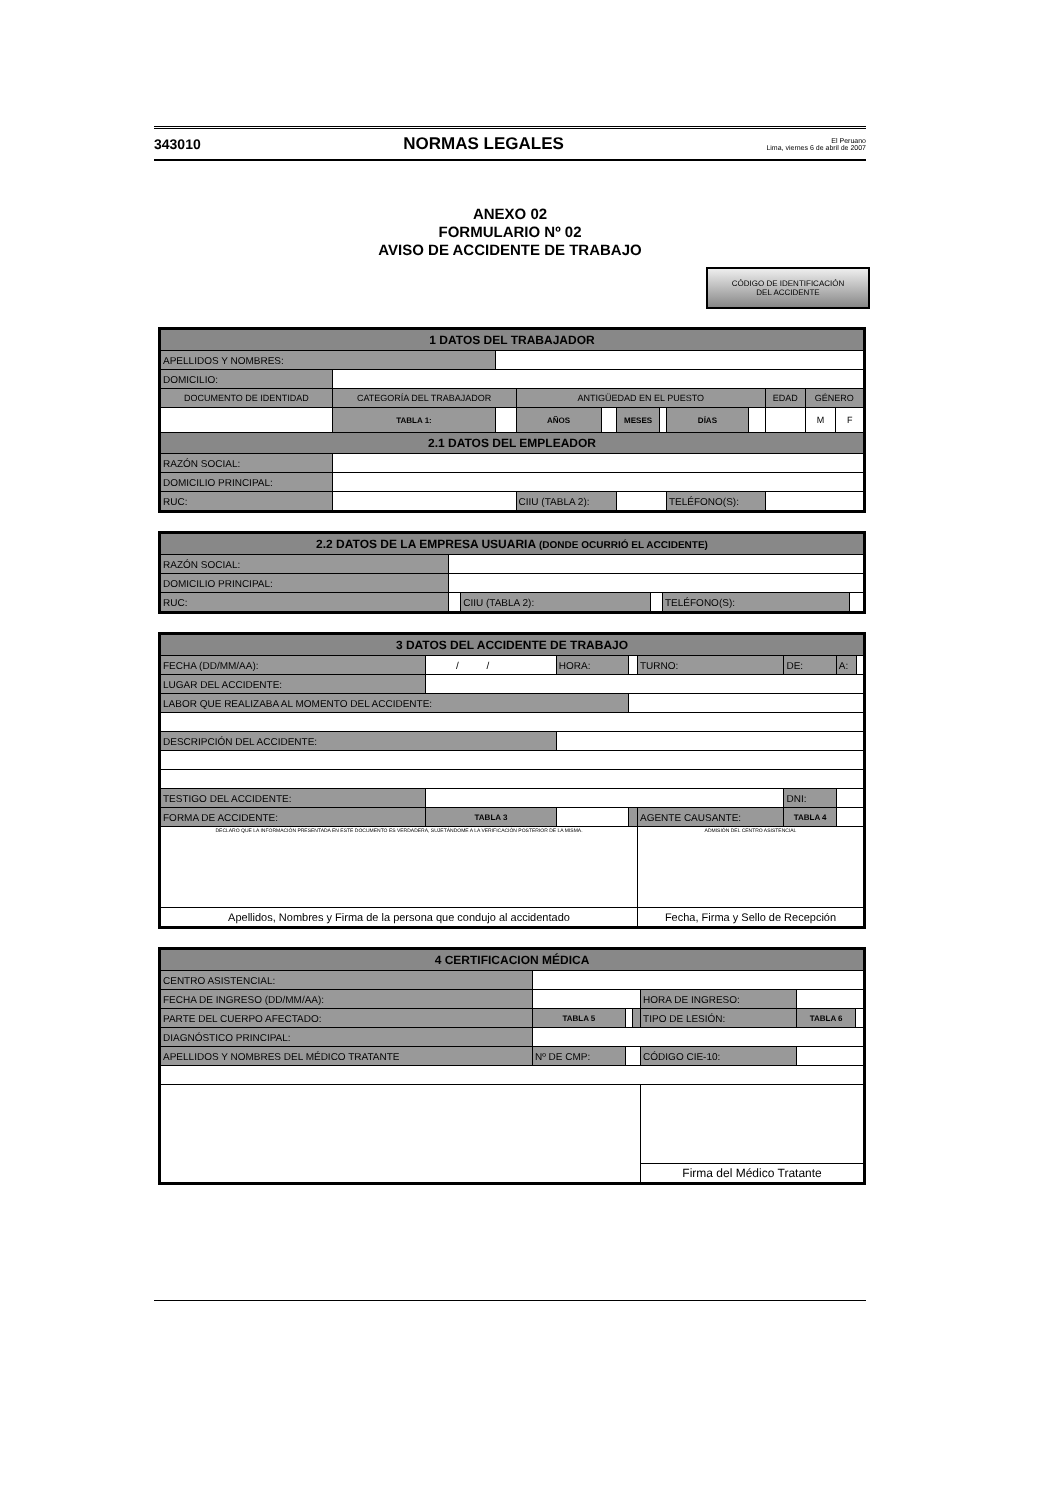343010 NORMAS LEGALES El Peruano
Lima, viernes 6 de abril de 2007
ANEXO 02
FORMULARIO Nº 02
AVISO DE ACCIDENTE DE TRABAJO
CÓDIGO DE IDENTIFICACIÓN
DEL ACCIDENTE
| 1 DATOS DEL TRABAJADOR | | | | | | | | | | | |
| --- | --- | --- | --- | --- | --- | --- | --- | --- | --- | --- | --- |
| APELLIDOS Y NOMBRES: | | | | | | | | | | | |
| DOMICILIO: | | | | | | | | | | | |
| DOCUMENTO DE IDENTIDAD | CATEGORÍA DEL TRABAJADOR | | ANTIGÜEDAD EN EL PUESTO | | | | | | EDAD | GÉNERO | |
| | TABLA 1: | | AÑOS | | MESES | | DÍAS | | | M | F |
| 2.1 DATOS DEL EMPLEADOR | | | | | | | | | | | |
| RAZÓN SOCIAL: | | | | | | | | | | | |
| DOMICILIO PRINCIPAL: | | | | | | | | | | | |
| RUC: | | | CIIU (TABLA 2): | | | | TELÉFONO(S): | | | | |
| 2.2 DATOS DE LA EMPRESA USUARIA (DONDE OCURRIÓ EL ACCIDENTE) | | | | | |
| --- | --- | --- | --- | --- | --- |
| RAZÓN SOCIAL: | | | | | |
| DOMICILIO PRINCIPAL: | | | | | |
| RUC: | | CIIU (TABLA 2): | | TELÉFONO(S): | |
| 3 DATOS DEL ACCIDENTE DE TRABAJO | | | | | | | |
| --- | --- | --- | --- | --- | --- | --- | --- |
| FECHA (DD/MM/AA): | / / | HORA: | | TURNO: | DE: | A: | |
| LUGAR DEL ACCIDENTE: | | | | | | | |
| LABOR QUE REALIZABA AL MOMENTO DEL ACCIDENTE: | | | | | | | |
| DESCRIPCIÓN DEL ACCIDENTE: | | | | | | | |
| TESTIGO DEL ACCIDENTE: | | | | | DNI: | | |
| FORMA DE ACCIDENTE: | TABLA 3 | | | AGENTE CAUSANTE: | TABLA 4 | | |
| DECLARO QUE LA INFORMACIÓN PRESENTADA EN ESTE DOCUMENTO ES VERDADERA, SUJETÁNDOME A LA VERIFICACIÓN POSTERIOR DE LA MISMA. | | | | ADMISIÓN DEL CENTRO ASISTENCIAL | | | |
| Apellidos, Nombres y Firma de la persona que condujo al accidentado | | | | Fecha, Firma y Sello de Recepción | | | |
| 4 CERTIFICACION MÉDICA | | | | | | |
| --- | --- | --- | --- | --- | --- | --- |
| CENTRO ASISTENCIAL: | | | | | | |
| FECHA DE INGRESO (DD/MM/AA): | | | | HORA DE INGRESO: | | |
| PARTE DEL CUERPO AFECTADO: | TABLA 5 | | | TIPO DE LESIÓN: | TABLA 6 | |
| DIAGNÓSTICO PRINCIPAL: | | | | | | |
| APELLIDOS Y NOMBRES DEL MÉDICO TRATANTE | Nº DE CMP: | | | CÓDIGO CIE-10: | | |
| | | | | Firma del Médico Tratante | | |